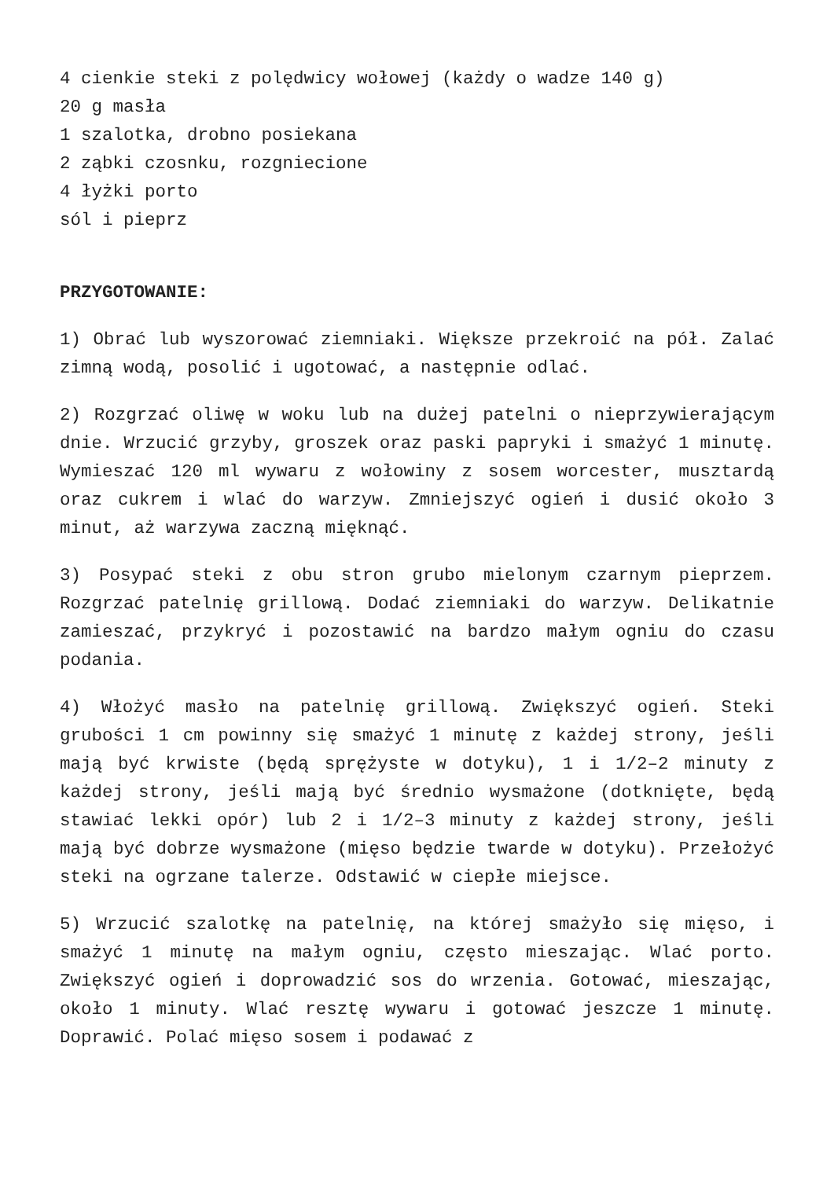4 cienkie steki z polędwicy wołowej (każdy o wadze 140 g)
20 g masła
1 szalotka, drobno posiekana
2 ząbki czosnku, rozgniecione
4 łyżki porto
sól i pieprz
PRZYGOTOWANIE:
1) Obrać lub wyszorować ziemniaki. Większe przekroić na pół. Zalać zimną wodą, posolić i ugotować, a następnie odlać.
2) Rozgrzać oliwę w woku lub na dużej patelni o nieprzywierającym dnie. Wrzucić grzyby, groszek oraz paski papryki i smażyć 1 minutę. Wymieszać 120 ml wywaru z wołowiny z sosem worcester, musztardą oraz cukrem i wlać do warzyw. Zmniejszyć ogień i dusić około 3 minut, aż warzywa zaczną mięknąć.
3) Posypać steki z obu stron grubo mielonym czarnym pieprzem. Rozgrzać patelnię grillową. Dodać ziemniaki do warzyw. Delikatnie zamieszać, przykryć i pozostawić na bardzo małym ogniu do czasu podania.
4) Włożyć masło na patelnię grillową. Zwiększyć ogień. Steki grubości 1 cm powinny się smażyć 1 minutę z każdej strony, jeśli mają być krwiste (będą sprężyste w dotyku), 1 i 1/2–2 minuty z każdej strony, jeśli mają być średnio wysmażone (dotknięte, będą stawiać lekki opór) lub 2 i 1/2–3 minuty z każdej strony, jeśli mają być dobrze wysmażone (mięso będzie twarde w dotyku). Przełożyć steki na ogrzane talerze. Odstawić w ciepłe miejsce.
5) Wrzucić szalotkę na patelnię, na której smażyło się mięso, i smażyć 1 minutę na małym ogniu, często mieszając. Wlać porto. Zwiększyć ogień i doprowadzić sos do wrzenia. Gotować, mieszając, około 1 minuty. Wlać resztę wywaru i gotować jeszcze 1 minutę. Doprawić. Polać mięso sosem i podawać z